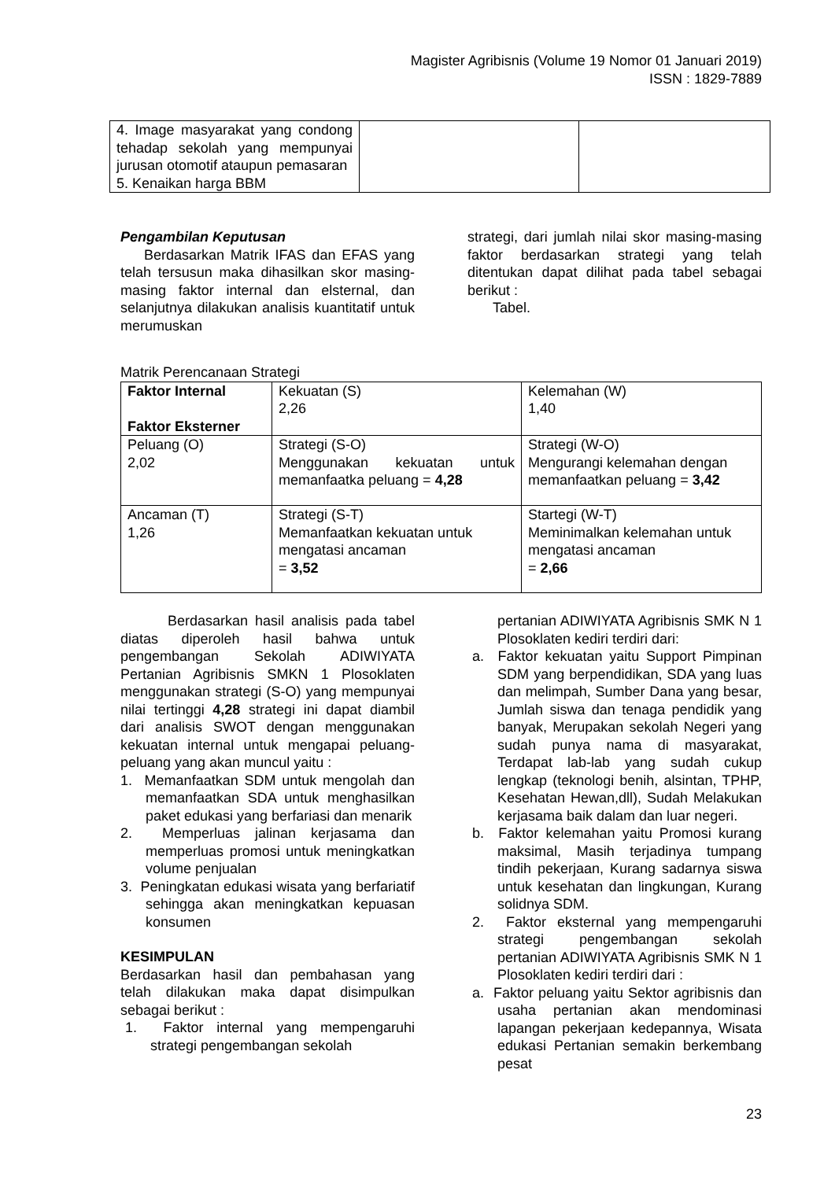Magister Agribisnis (Volume 19 Nomor 01 Januari 2019)
ISSN : 1829-7889
| 4. Image masyarakat yang condong tehadap sekolah yang mempunyai jurusan otomotif ataupun pemasaran 5. Kenaikan harga BBM | | |
Pengambilan Keputusan
Berdasarkan Matrik IFAS dan EFAS yang telah tersusun maka dihasilkan skor masing-masing faktor internal dan elsternal, dan selanjutnya dilakukan analisis kuantitatif untuk merumuskan
strategi, dari jumlah nilai skor masing-masing faktor berdasarkan strategi yang telah ditentukan dapat dilihat pada tabel sebagai berikut :
Tabel.
Matrik Perencanaan Strategi
| Faktor Internal Faktor Eksterner | Kekuatan (S) 2,26 | Kelemahan (W) 1,40 |
| Peluang (O) 2,02 | Strategi (S-O) Menggunakan kekuatan untuk memanfaatka peluang = 4,28 | Strategi (W-O) Mengurangi kelemahan dengan memanfaatkan peluang = 3,42 |
| Ancaman (T) 1,26 | Strategi (S-T) Memanfaatkan kekuatan untuk mengatasi ancaman = 3,52 | Startegi (W-T) Meminimalkan kelemahan untuk mengatasi ancaman = 2,66 |
Berdasarkan hasil analisis pada tabel diatas diperoleh hasil bahwa untuk pengembangan Sekolah ADIWIYATA Pertanian Agribisnis SMKN 1 Plosoklaten menggunakan strategi (S-O) yang mempunyai nilai tertinggi 4,28 strategi ini dapat diambil dari analisis SWOT dengan menggunakan kekuatan internal untuk mengapai peluang-peluang yang akan muncul yaitu :
1. Memanfaatkan SDM untuk mengolah dan memanfaatkan SDA untuk menghasilkan paket edukasi yang berfariasi dan menarik
2. Memperluas jalinan kerjasama dan memperluas promosi untuk meningkatkan volume penjualan
3. Peningkatan edukasi wisata yang berfariatif sehingga akan meningkatkan kepuasan konsumen
KESIMPULAN
Berdasarkan hasil dan pembahasan yang telah dilakukan maka dapat disimpulkan sebagai berikut :
1. Faktor internal yang mempengaruhi strategi pengembangan sekolah
pertanian ADIWIYATA Agribisnis SMK N 1 Plosoklaten kediri terdiri dari:
a. Faktor kekuatan yaitu Support Pimpinan SDM yang berpendidikan, SDA yang luas dan melimpah, Sumber Dana yang besar, Jumlah siswa dan tenaga pendidik yang banyak, Merupakan sekolah Negeri yang sudah punya nama di masyarakat, Terdapat lab-lab yang sudah cukup lengkap (teknologi benih, alsintan, TPHP, Kesehatan Hewan,dll), Sudah Melakukan kerjasama baik dalam dan luar negeri.
b. Faktor kelemahan yaitu Promosi kurang maksimal, Masih terjadinya tumpang tindih pekerjaan, Kurang sadarnya siswa untuk kesehatan dan lingkungan, Kurang solidnya SDM.
2. Faktor eksternal yang mempengaruhi strategi pengembangan sekolah pertanian ADIWIYATA Agribisnis SMK N 1 Plosoklaten kediri terdiri dari :
a. Faktor peluang yaitu Sektor agribisnis dan usaha pertanian akan mendominasi lapangan pekerjaan kedepannya, Wisata edukasi Pertanian semakin berkembang pesat
23